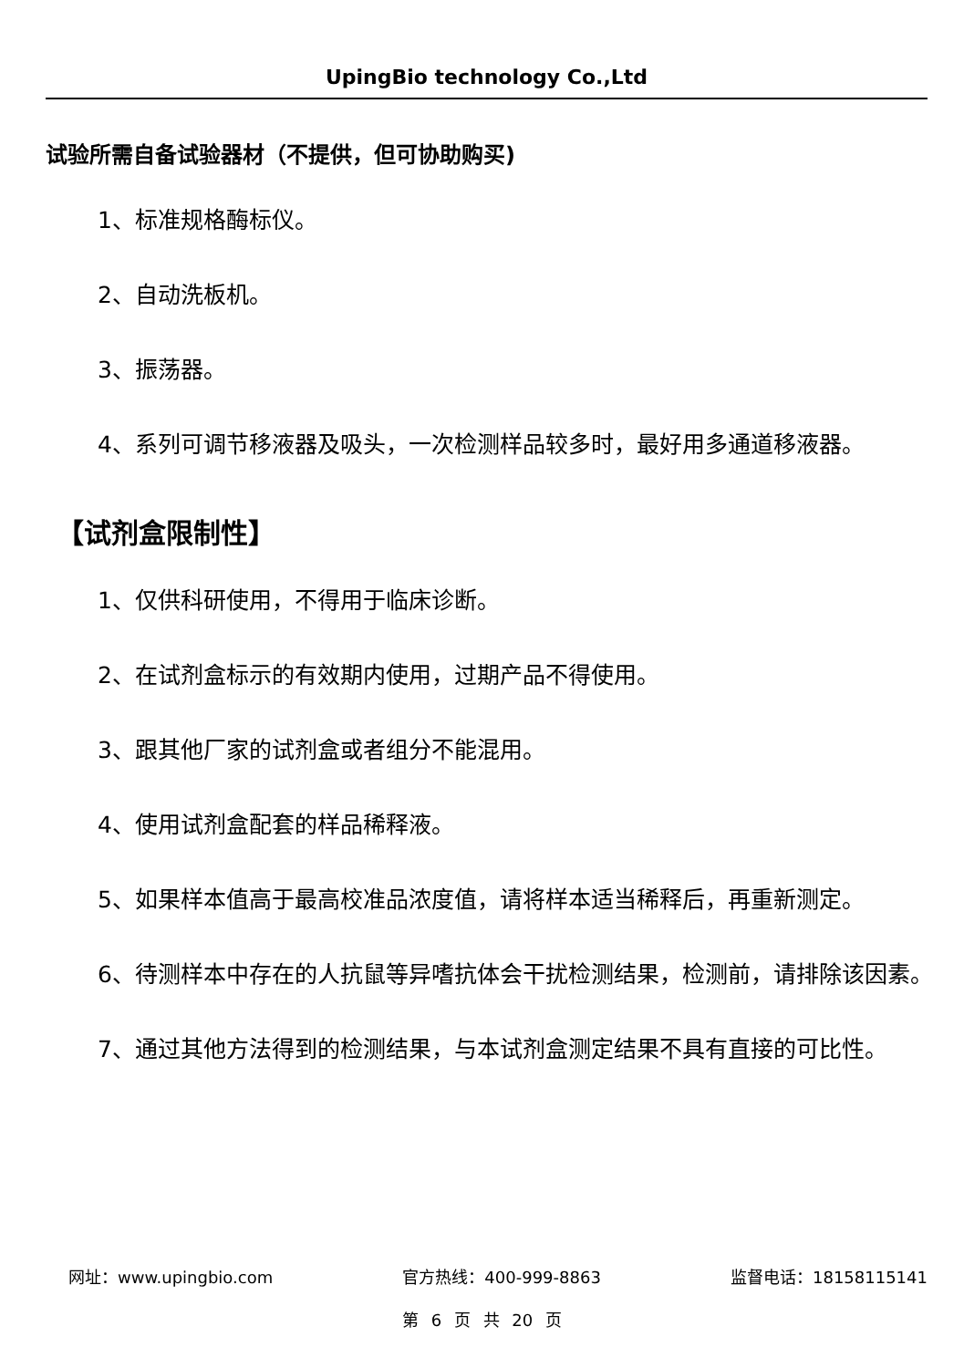UpingBio technology Co.,Ltd
试验所需自备试验器材（不提供，但可协助购买)
1、标准规格酶标仪。
2、自动洗板机。
3、振荡器。
4、系列可调节移液器及吸头，一次检测样品较多时，最好用多通道移液器。
【试剂盒限制性】
1、仅供科研使用，不得用于临床诊断。
2、在试剂盒标示的有效期内使用，过期产品不得使用。
3、跟其他厂家的试剂盒或者组分不能混用。
4、使用试剂盒配套的样品稀释液。
5、如果样本值高于最高校准品浓度值，请将样本适当稀释后，再重新测定。
6、待测样本中存在的人抗鼠等异嗜抗体会干扰检测结果，检测前，请排除该因素。
7、通过其他方法得到的检测结果，与本试剂盒测定结果不具有直接的可比性。
网址：www.upingbio.com 官方热线：400-999-8863 监督电话：18158115141
第 6 页 共 20 页